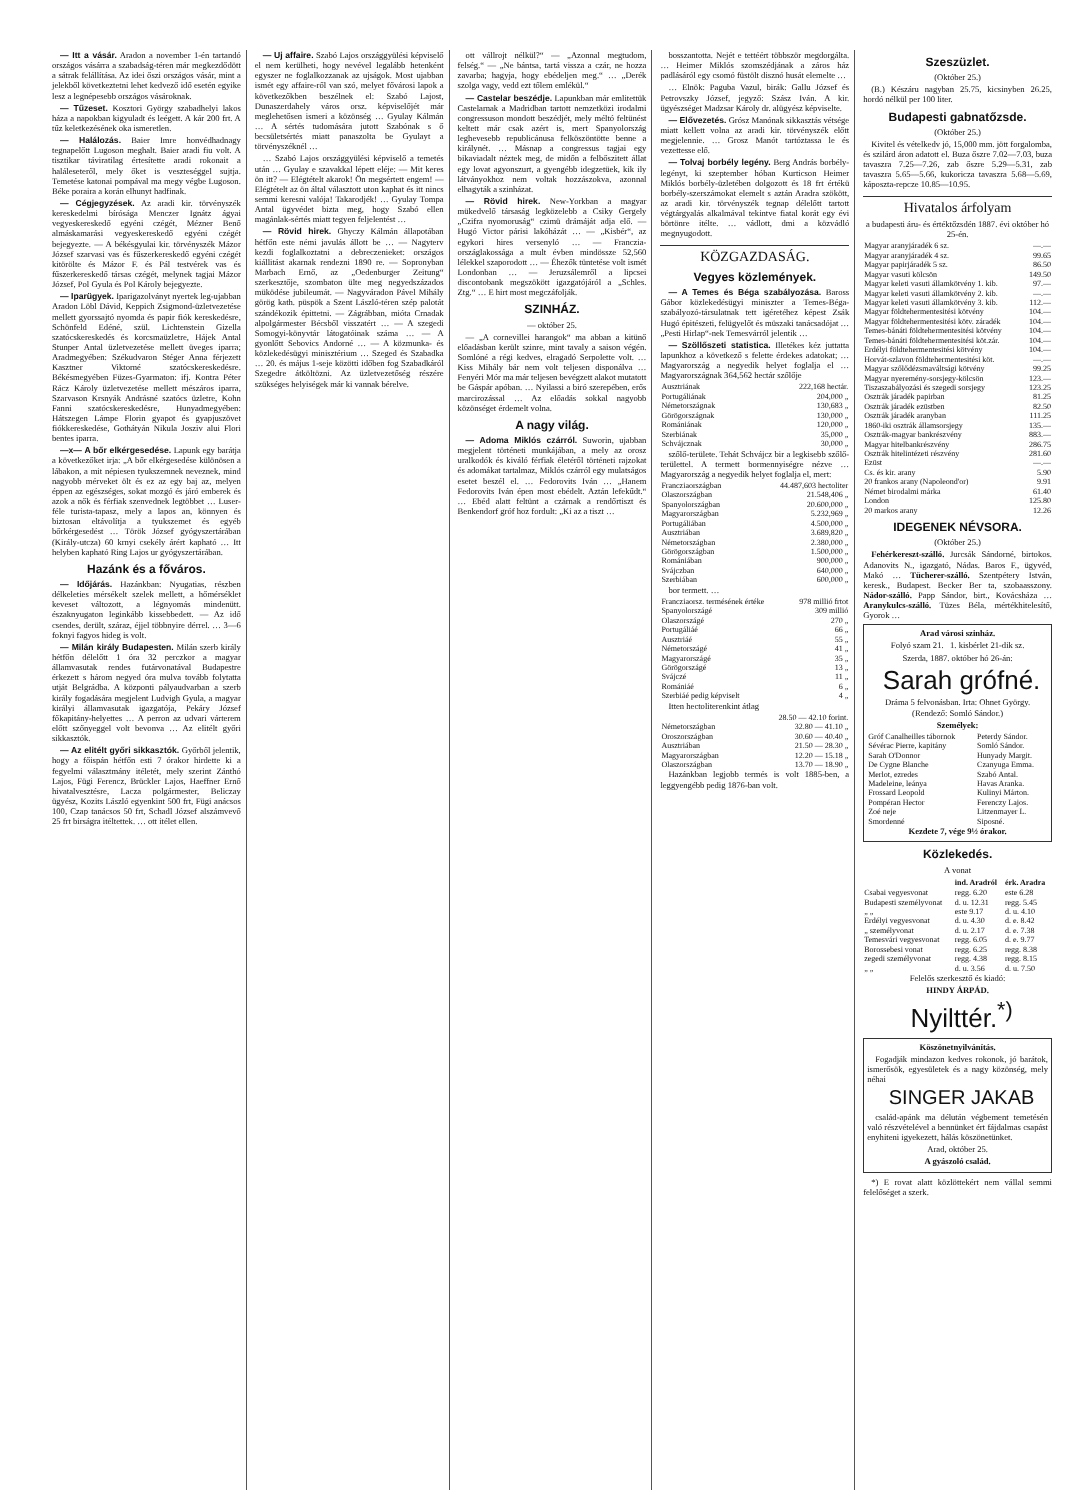— Itt a vásár. Aradon a november 1-én tartandó országos vásárra a szabadság-téren már megkezdődött a sátrak felállítása. Az idei őszi országos vásár, mint a jelekből következtetni lehet kedvező idő esetén egyike lesz a legnépesebb országos vásároknak.
— Tűzeset. Kosztori György szabadhelyi lakos háza a napokban kigyuladt és leégett. A kár 200 frt. A tűz keletkezésének oka ismeretlen.
— Halálozás. Baier Imre honvédhadnagy tegnapelőtt Lugoson meghalt. Baier aradi fiu volt. A tisztikar táviratilag értesítette aradi rokonait a haláleseteről, mely őket is veszteséggel sujtja. Temetése katonai pompával ma megy végbe Lugoson. Béke poraira a korán elhunyt hadfinak.
— Cégjegyzések. Az aradi kir. törvényszék kereskedelmi bírósága Menczer Ignátz ágyai vegyeskereskedő egyéni czégét, Mézner Benő almáskamarási vegyeskereskedő egyéni czégét bejegyezte. — A békésgyulai kir. törvényszék Mázor József szarvasi vas és fűszerkereskedő egyéni czégét kitörölte és Mázor F. és Pál testvérek vas és fűszerkereskedő társas czégét, melynek tagjai Mázor József, Pol Gyula és Pol Károly bejegyezte.
— Iparügyek. Iparigazolványt nyertek leg-ujabban Aradon Löbl Dávid, Keppich Zsigmond-üzletvezetése mellett gyorssajtó nyomda és papir fiók kereskedésre, Schönfeld Edéné, szül. Lichtenstein Gizella szatócskereskedés és korcsmaüzletre, Hájek Antal Stunper Antal üzletvezetése mellett üveges iparra; Aradmegyében: Székudvaron Stéger Anna férjezett Kasztner Viktorné szatócskereskedésre. Békésmegyében Füzes-Gyarmaton: ifj. Kontra Péter Rácz Károly üzletvezetése mellett mészáros iparra, Szarvason Krsnyák Andrásné szatócs üzletre, Kohn Fanni szatócskereskedésre, Hunyadmegyében: Hátszegen Lámpe Florin gyapot és gyapjuszövet fiókkereskedése, Gothátyán Nikula Josziv alui Flori bentes iparra.
—x— A bőr elkérgesedése. Lapunk egy barátja a következőket irja: „A bőr elkérgesedése különösen a lábakon, a mit népiesen tyukszemnek neveznek, mind nagyobb mérveket ölt és ez az egy baj az, melyen éppen az egészséges, sokat mozgó és járó emberek és azok a nők és férfiak szenvednek legtöbbet … Luser-féle turista-tapasz, mely a lapos an, könnyen és biztosan eltávolítja a tyukszemet és egyéb bőrkérgesedést … Török József gyógyszertárában (Király-utcza) 60 krnyi csekély árért kapható … Itt helyben kapható Ring Lajos ur gyógyszertárában.
Hazánk és a főváros.
— Időjárás. Hazánkban: Nyugatias, részben délkeleties mérsékelt szelek mellett, a hőmérséklet keveset változott, a légnyomás mindenütt. északnyugaton leginkább kissebbedett. — Az idő csendes, derült, száraz, éjjel többnyire dérrel. … 3—6 foknyi fagyos hideg is volt.
— Milán király Budapesten. Milán szerb király hétfőn délelőtt 1 óra 32 perczkor a magyar államvasutak rendes futárvonatával Budapestre érkezett s három negyed óra mulva tovább folytatta utját Belgrádba. A központi pályaudvarban a szerb király fogadására megjelent Ludvigh Gyula, a magyar királyi államvasutak igazgatója, Pekáry József főkapitány-helyettes … A perron az udvari várterem előtt szőnyeggel volt bevonva … Az elitélt győri sikkasztók.
— Az elitélt győri sikkasztók. Győrből jelentik, hogy a főispán hétfőn esti 7 órakor hirdette ki a fegyelmi választmány itéletét, mely szerint Zánthó Lajos, Fügi Ferencz, Brückler Lajos, Haeffner Ernő hivatalvesztésre, Lacza polgármester, Beliczay ügyész, Kozits László egyenkint 500 frt, Fügi anácsos 100, Czap tanácsos 50 frt, Schadl József alszámvevő 25 frt birságra itéltettek. … ott itélet ellen.
— Uj affaire. Szabó Lajos országgyülési képviselő el nem kerülheti, hogy nevével legalább hetenként egyszer ne foglalkozzanak az ujságok. Most ujabban ismét egy affaire-ről van szó, melyet fővárosi lapok a következőkben beszélnek el: Szabó Lajost, Dunaszerdahely város orsz. képviselőjét már meglehetősen ismeri a közönség … Gyulay Kálmán … A sértés tudomására jutott Szabónak s ő becsületsértés miatt panaszolta be Gyulayt a törvényszéknél …
… Szabó Lajos országgyülési képviselő a temetés után … Gyulay e szavakkal lépett eléje: — Mit keres ön itt? — Elégtételt akarok! Ön megsértett engem! — Elégtételt az ön által választott uton kaphat és itt nincs semmi keresni valója! Takarodjék! … Gyulay Tompa Antal ügyvédet bizta meg, hogy Szabó ellen magánlak-sértés miatt tegyen feljelentést …
— Rövid hirek. Ghyczy Kálmán állapotában hétfőn este némi javulás állott be … — Nagyterv kezdi foglalkoztatni a debreczenieket: országos kiállitást akarnak rendezni 1890 re. — Sopronyban Marbach Ernő, az „Oedenburger Zeitung“ szerkesztője, szombaton ülte meg negyedszázados müködése jubileumát. — Nagyváradon Pável Mihály görög kath. püspök a Szent László-téren szép palotát szándékozik épittetni. — Zágrábban, mióta Crnadak alpolgármester Bécsből visszatért … — A szegedi Somogyi-könyvtár látogatóinak száma … — A gyonlőtt Sebovics Andorné … — A közmunka- és közlekedésügyi minisztérium … Szeged és Szabadka … 20. és május 1-seje közötti időben fog Szabadkáról Szegedre átköltözni. Az üzletvezetőség részére szükséges helyiségek már ki vannak bérelve.
ott vállrojt nélkül?“ — „Azonnal megtudom, felség.“ — „Ne bántsa, tartá vissza a czár, ne hozza zavarba; hagyja, hogy ebédeljen meg.“ … „Derék szolga vagy, vedd ezt tőlem emlékül.“
— Castelar beszédje. Lapunkban már emlitettük Castelarnak a Madridban tartott nemzetközi irodalmi congressuson mondott beszédjét, mely méltó feltünést keltett már csak azért is, mert Spanyolország leghevesebb republicánusa felköszöntötte benne a királynét. … Másnap a congressus tagjai egy bikaviadalt néztek meg, de midőn a felbőszitett állat egy lovat agyonszurt, a gyengébb idegzetüek, kik ily látványokhoz nem voltak hozzászokva, azonnal elhagyták a szinházat.
— Rövid hirek. New-Yorkban a magyar mükedvelő társaság legközelebb a Csiky Gergely „Czifra nyomoruság“ czimü drámáját adja elő. — Hugó Victor párisi lakóházát … — „Kisbér“, az egykori hires versenyló … — Franczia-országlakossága a mult évben mindössze 52,560 lélekkel szaporodott … — Éhezők tüntetése volt ismét Londonban … — Jeruzsálemről a lipcsei discontobank megszökött igazgatójáról a „Schles. Ztg.“ … E hirt most megczáfolják.
SZINHÁZ.
— október 25.
— „A cornevillei harangok“ ma abban a kitünő előadásban került szinre, mint tavaly a saison végén. Somlóné a régi kedves, elragadó Serpolette volt. … Kiss Mihály bár nem volt teljesen disponálva … Fenyéri Mór ma már teljesen bevégzett alakot mutatott be Gáspár apóban. … Nyilassi a biró szerepében, erős marcirozással … Az előadás sokkal nagyobb közönséget érdemelt volna.
A nagy világ.
— Adoma Miklós czárról. Suworin, ujabban megjelent történeti munkájában, a mely az orosz uralkodók és kiváló férfiak életéről történeti rajzokat és adomákat tartalmaz, Miklós czárról egy mulatságos esetet beszél el. … Fedorovits Iván … „Hanem Fedorovits Iván épen most ebédelt. Aztán lefekűdt.“ … Ebéd alatt feltünt a czárnak a rendőrtiszt és Benkendorf gróf hoz fordult: „Ki az a tiszt …
bosszantotta. Nejét e tettéért többször megdorgálta. … Heimer Miklós szomszédjának a záros ház padlásáról egy csomó füstölt disznó husát elemelte …
… Elnök: Paguba Vazul, birák: Gallu József és Petrovszky József, jegyző: Szász Iván. A kir. ügyészséget Madzsar Károly dr. alügyész képviselte.
— Elővezetés. Grósz Manónak sikkasztás vétsége miatt kellett volna az aradi kir. törvényszék előtt megjelennie. … Grosz Manót tartóztassa le és vezettesse elő.
— Tolvaj borbély legény. Berg András borbély-legényt, ki szeptember hóban Kurticson Heimer Miklós borbély-üzletében dolgozott és 18 frt értékü borbély-szerszámokat elemelt s aztán Aradra szökött, az aradi kir. törvényszék tegnap délelőtt tartott végtárgyalás alkalmával tekintve fiatal korát egy évi börtönre itélte. … vádlott, dmi a közvádló megnyugodott.
KÖZGAZDASÁG.
Vegyes közlemények.
— A Temes és Béga szabályozása. Baross Gábor közlekedésügyi miniszter a Temes-Béga-szabályozó-társulatnak tett igéretéhez képest Zsák Hugó épitészeti, felügyelőt és müszaki tanácsadójat … „Pesti Hirlap“-nek Temesvárról jelentik …
— Szöllőszeti statistica. Illetékes kéz juttatta lapunkhoz a következő s felette érdekes adatokat; … Magyarország a negyedik helyet foglalja el … Magyarországnak 364,562 hectár szőlője
| Ausztriának | 222,168 hectár. |
| Portugáliának | 204,000 „ |
| Németországnak | 130,683 „ |
| Görögországnak | 130,000 „ |
| Romániának | 120,000 „ |
| Szerbiának | 35,000 „ |
| Schvájcznak | 30,000 „ |
szőlő-területe. Tehát Schvájcz bir a legkisebb szőlő-területtel. A termett bormennyiségre nézve … Magyarország a negyedik helyet foglalja el, mert:
| Francziaországban | 44.487,603 hectoliter |
| Olaszországban | 21.548,406 „ |
| Spanyolországban | 20.600,000 „ |
| Magyarországban | 5.232,969 „ |
| Portugáliában | 4.500,000 „ |
| Ausztriában | 3.689,820 „ |
| Németországban | 2.380,000 „ |
| Görögországban | 1.500,000 „ |
| Romániában | 900,000 „ |
| Svájczban | 640,000 „ |
| Szerbiában | 600,000 „ |
bor termett. …
| Francziaorsz. termésének értéke | 978 millió frtot |
| Spanyolországé | 309 millió |
| Olaszországé | 270 „ |
| Portugáliáé | 66 „ |
| Ausztriáé | 55 „ |
| Németországé | 41 „ |
| Magyarországé | 35 „ |
| Görögországé | 13 „ |
| Svájczé | 11 „ |
| Romániáé | 6 „ |
| Szerbiáé pedig képviselt | 4 „ |
Itten hectoliterenkint átlag
| | 28.50 — 42.10 forint. |
| Németországban | 32.80 — 41.10 „ |
| Oroszországban | 30.60 — 40.40 „ |
| Ausztriában | 21.50 — 28.30 „ |
| Magyarországban | 12.20 — 15.18 „ |
| Olaszországban | 13.70 — 18.90 „ |
Hazánkban legjobb termés is volt 1885-ben, a leggyengébb pedig 1876-ban volt.
Szeszüzlet.
(Október 25.)
(B.) Készáru nagyban 25.75, kicsinyben 26.25, hordó nélkül per 100 liter.
Budapesti gabnatőzsde.
(Október 25.)
Kivitel és vételkedv jó, 15,000 mm. jött forgalomba, és szilárd áron adatott el. Buza őszre 7.02—7.03, buza tavaszra 7.25—7.26, zab őszre 5.29—5.31, zab tavaszra 5.65—5.66, kukoricza tavaszra 5.68—5.69, káposzta-repcze 10.85—10.95.
Hivatalos árfolyam
a budapesti áru- és értéktőzsdén 1887. évi október hó 25-én.
| Magyar aranyjáradék 6 sz. | —.— |
| Magyar aranyjáradék 4 sz. | 99.65 |
| Magyar papirjáradék 5 sz. | 86.50 |
| Magyar vasuti kölcsön | 149.50 |
| Magyar keleti vasuti államkötvény 1. kib. | 97.— |
| Magyar keleti vasuti államkötvény 2. kib. | —.— |
| Magyar keleti vasuti államkötvény 3. kib. | 112.— |
| Magyar földtehermentesitési kötvény | 104.— |
| Magyar földtehermentesitési kötv. záradék | 104.— |
| Temes-bánáti földtehermentesitési kötvény | 104.— |
| Temes-bánáti földtehermentesitési köt.zár. | 104.— |
| Erdélyi földtehermentesitési kötvény | 104.— |
| Horvát-szlavon földtehermentesitési köt. | —.— |
| Magyar szőlődézsmaváltsági kötvény | 99.25 |
| Magyar nyeremény-sorsjegy-kölcsön | 123.— |
| Tiszaszabályozási és szegedi sorsjegy | 123.25 |
| Osztrák járadék papirban | 81.25 |
| Osztrák járadék ezüstben | 82.50 |
| Osztrák járadék aranyban | 111.25 |
| 1860-iki osztrák államsorsjegy | 135.— |
| Osztrák-magyar bankrészvény | 883.— |
| Magyar hitelbankrészvény | 286.75 |
| Osztrák hitelintézeti részvény | 281.60 |
| Ezüst | —.— |
| Cs. és kir. arany | 5.90 |
| 20 frankos arany (Napoleond'or) | 9.91 |
| Német birodalmi márka | 61.40 |
| London | 125.80 |
| 20 markos arany | 12.26 |
IDEGENEK NÉVSORA.
(Október 25.)
Fehérkereszt-szálló. Jurcsák Sándorné, birtokos. Adanovits N., igazgató, Nádas. Baros F., ügyvéd, Makó … Tücherer-szálló. Szentpétery István, keresk., Budapest. Becker Ber ta, szobaasszony. Nádor-szálló. Papp Sándor, birt., Kovácsháza … Aranykulcs-szálló. Tüzes Béla, mértékhitelesítő, Gyorok …
Arad városi szinház.
Folyó szam 21. 1. kisbérlet 21-dik sz.
Szerda, 1887. október hó 26-án:
Sarah grófné.
Dráma 5 felvonásban. Irta: Ohnet György. (Rendező: Somló Sándor.)
Személyek:
| Gróf Canalheilles tábornok | Peterdy Sándor. |
| Sévérac Pierre, kapitány | Somló Sándor. |
| Sarah O'Donnor | Hunyady Margit. |
| De Cygne Blanche | Czanyuga Emma. |
| Merlot, ezredes | Szabó Antal. |
| Madeleine, leánya | Havas Aranka. |
| Frossard Leopold | Kulinyi Márton. |
| Pompéran Hector | Ferenczy Lajos. |
| Zoé neje | Litzenmayer L. |
| Smordenné | Siposné. |
Kezdete 7, vége 9½ órakor.
Közlekedés.
A vonat
| | ind. Aradról | érk. Aradra |
| --- | --- | --- |
| Csabai vegyesvonat | regg. 6.20 | este 6.28 |
| Budapesti személyvonat | d. u. 12.31 | regg. 5.45 |
| „ „ | este 9.17 | d. u. 4.10 |
| Erdélyi vegyesvonat | d. u. 4.30 | d. e. 8.42 |
| „ személyvonat | d. u. 2.17 | d. e. 7.38 |
| Temesvári vegyesvonat | regg. 6.05 | d. e. 9.77 |
| Borossebesi vonat | regg. 6.25 | regg. 8.38 |
| zegedi személyvonat | regg. 4.38 | regg. 8.15 |
| „ „ | d. u. 3.56 | d. u. 7.50 |
Felelős szerkesztő és kiadó:
HINDY ÁRPÁD.
Nyilttér.<sup>*)</sup>
Köszönetnyilvánítás.
Fogadják mindazon kedves rokonok, jó barátok, ismerősök, egyesületek és a nagy közönség, mely néhai
SINGER JAKAB
család-apánk ma délután végbement temetésén való részvételével a bennünket ért fájdalmas csapást enyhiteni igyekezett, hálás köszönetünket.
Arad, október 25.
A gyászoló család.
*) E rovat alatt közlöttekért nem vállal semmi felelőséget a szerk.